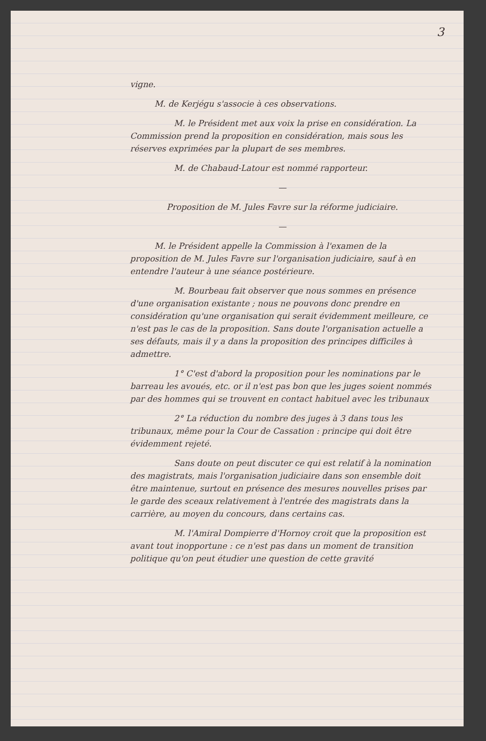3
vigne.
M. de Kerjégu s'associe à ces observations.
M. le Président met aux voix la prise en considération. La Commission prend la proposition en considération, mais sous les réserves exprimées par la plupart de ses membres.
M. de Chabaud-Latour est nommé rapporteur.
—
Proposition de M. Jules Favre sur la réforme judiciaire.
—
M. le Président appelle la Commission à l'examen de la proposition de M. Jules Favre sur l'organisation judiciaire, sauf à en entendre l'auteur à une séance postérieure.
M. Bourbeau fait observer que nous sommes en présence d'une organisation existante ; nous ne pouvons donc prendre en considération qu'une organisation qui serait évidemment meilleure, ce n'est pas le cas de la proposition. Sans doute l'organisation actuelle a ses défauts, mais il y a dans la proposition des principes difficiles à admettre.
1° C'est d'abord la proposition pour les nominations par le barreau les avoués, etc. or il n'est pas bon que les juges soient nommés par des hommes qui se trouvent en contact habituel avec les tribunaux
2° La réduction du nombre des juges à 3 dans tous les tribunaux, même pour la Cour de Cassation : principe qui doit être évidemment rejeté.
Sans doute on peut discuter ce qui est relatif à la nomination des magistrats, mais l'organisation judiciaire dans son ensemble doit être maintenue, surtout en présence des mesures nouvelles prises par le garde des sceaux relativement à l'entrée des magistrats dans la carrière, au moyen du concours, dans certains cas.
M. l'Amiral Dompierre d'Hornoy croit que la proposition est avant tout inopportune : ce n'est pas dans un moment de transition politique qu'on peut étudier une question de cette gravité